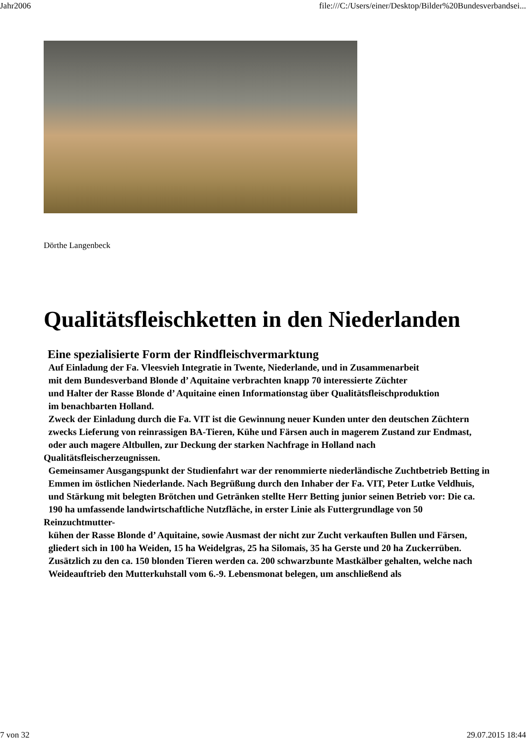Jahr2006 file:///C:/Users/einer/Desktop/Bilder%20Bundesverbandsei...
Dörthe Langenbeck
Qualitätsfleischketten in den Niederlanden
Eine spezialisierte Form der Rindfleischvermarktung
Auf Einladung der Fa. Vleesvieh Integratie in Twente, Niederlande, und in Zusammenarbeit
mit dem Bundesverband Blonde d’ Aquitaine verbrachten knapp 70 interessierte Züchter
und Halter der Rasse Blonde d’ Aquitaine einen Informationstag über Qualitätsfleischproduktion
im benachbarten Holland.
Zweck der Einladung durch die Fa. VIT ist die Gewinnung neuer Kunden unter den deutschen Züchtern
zwecks Lieferung von reinrassigen BA-Tieren, Kühe und Färsen auch in magerem Zustand zur Endmast,
oder auch magere Altbullen, zur Deckung der starken Nachfrage in Holland nach Qualitätsfleischerzeugnissen.
Gemeinsamer Ausgangspunkt der Studienfahrt war der renommierte niederländische Zuchtbetrieb Betting in
Emmen im östlichen Niederlande. Nach Begrüßung durch den Inhaber der Fa. VIT, Peter Lutke Veldhuis,
und Stärkung mit belegten Brötchen und Getränken stellte Herr Betting junior seinen Betrieb vor: Die ca.
190 ha umfassende landwirtschaftliche Nutzfläche, in erster Linie als Futtergrundlage von 50 Reinzuchtmutter-
kühen der Rasse Blonde d’ Aquitaine, sowie Ausmast der nicht zur Zucht verkauften Bullen und Färsen,
gliedert sich in 100 ha Weiden, 15 ha Weidelgras, 25 ha Silomais, 35 ha Gerste und 20 ha Zuckerrüben.
Zusätzlich zu den ca. 150 blonden Tieren werden ca. 200 schwarzbunte Mastkälber gehalten, welche nach
Weideauftrieb den Mutterkuhstall vom 6.-9. Lebensmonat belegen, um anschließend als
7 von 32 29.07.2015 18:44